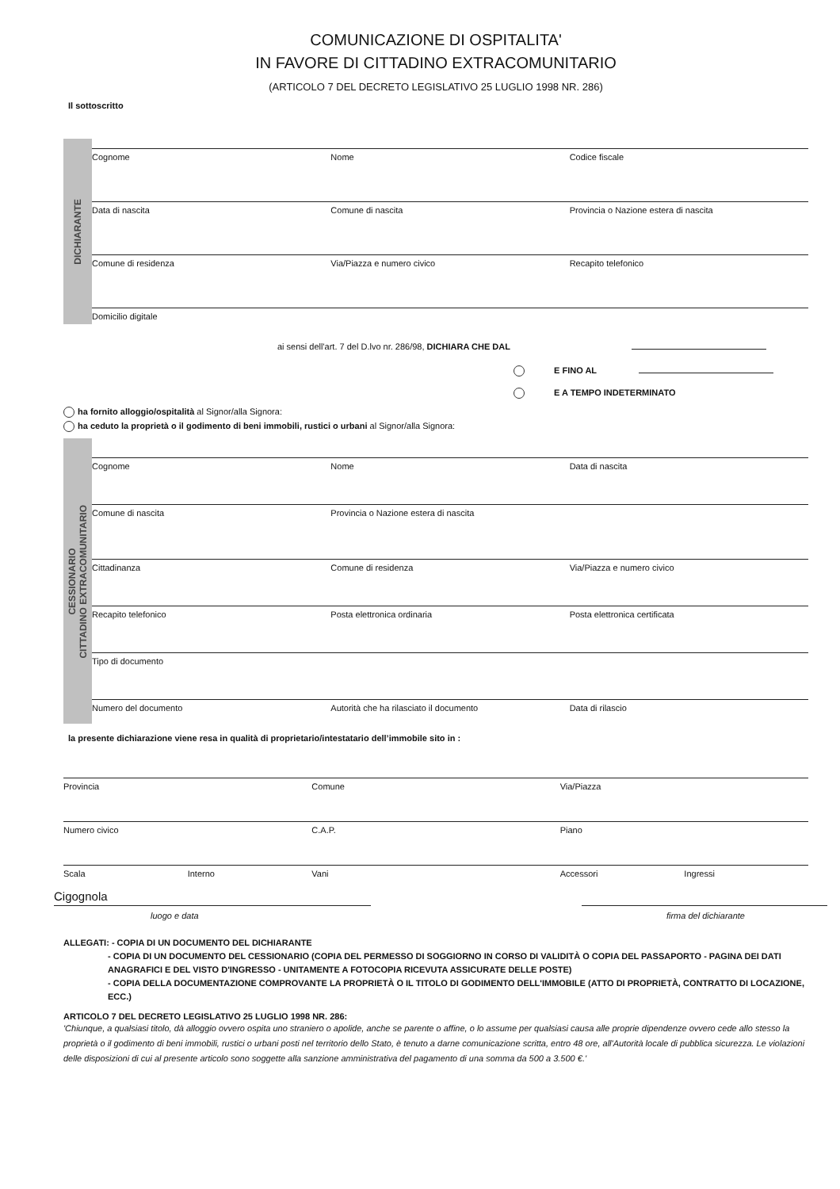COMUNICAZIONE DI OSPITALITA'
IN FAVORE DI CITTADINO EXTRACOMUNITARIO
(ARTICOLO 7 DEL DECRETO LEGISLATIVO 25 LUGLIO 1998 NR. 286)
Il sottoscritto
DICHIARANTE
Cognome Nome Codice fiscale
Data di nascita Comune di nascita Provincia o Nazione estera di nascita
Comune di residenza Via/Piazza e numero civico Recapito telefonico
Domicilio digitale
ai sensi dell'art. 7 del D.lvo nr. 286/98, DICHIARA CHE DAL
E FINO AL
E A TEMPO INDETERMINATO
ha fornito alloggio/ospitalità al Signor/alla Signora:
ha ceduto la proprietà o il godimento di beni immobili, rustici o urbani al Signor/alla Signora:
CESSIONARIO
CITTADINO EXTRACOMUNITARIO
Cognome Nome Data di nascita
Comune di nascita Provincia o Nazione estera di nascita
Cittadinanza Comune di residenza Via/Piazza e numero civico
Recapito telefonico Posta elettronica ordinaria Posta elettronica certificata
Tipo di documento
Numero del documento Autorità che ha rilasciato il documento
Data di rilascio
la presente dichiarazione viene resa in qualità di proprietario/intestatario dell’immobile sito in :
Provincia Comune Via/Piazza
Numero civico C.A.P. Piano
Scala Interno Vani Accessori Ingressi
Cigognola
luogo e data firma del dichiarante
ALLEGATI: - COPIA DI UN DOCUMENTO DEL DICHIARANTE
- COPIA DI UN DOCUMENTO DEL CESSIONARIO (COPIA DEL PERMESSO DI SOGGIORNO IN CORSO DI VALIDITÀ O COPIA DEL PASSAPORTO - PAGINA DEI DATI ANAGRAFICI E DEL VISTO D'INGRESSO - UNITAMENTE A FOTOCOPIA RICEVUTA ASSICURATE DELLE POSTE)
- COPIA DELLA DOCUMENTAZIONE COMPROVANTE LA PROPRIETÀ O IL TITOLO DI GODIMENTO DELL'IMMOBILE (ATTO DI PROPRIETÀ, CONTRATTO DI LOCAZIONE, ECC.)
ARTICOLO 7 DEL DECRETO LEGISLATIVO 25 LUGLIO 1998 NR. 286:
'Chiunque, a qualsiasi titolo, dà alloggio ovvero ospita uno straniero o apolide, anche se parente o affine, o lo assume per qualsiasi causa alle proprie dipendenze ovvero cede allo stesso la proprietà o il godimento di beni immobili, rustici o urbani posti nel territorio dello Stato, è tenuto a darne comunicazione scritta, entro 48 ore, all'Autorità locale di pubblica sicurezza. Le violazioni delle disposizioni di cui al presente articolo sono soggette alla sanzione amministrativa del pagamento di una somma da 500 a 3.500 €.'